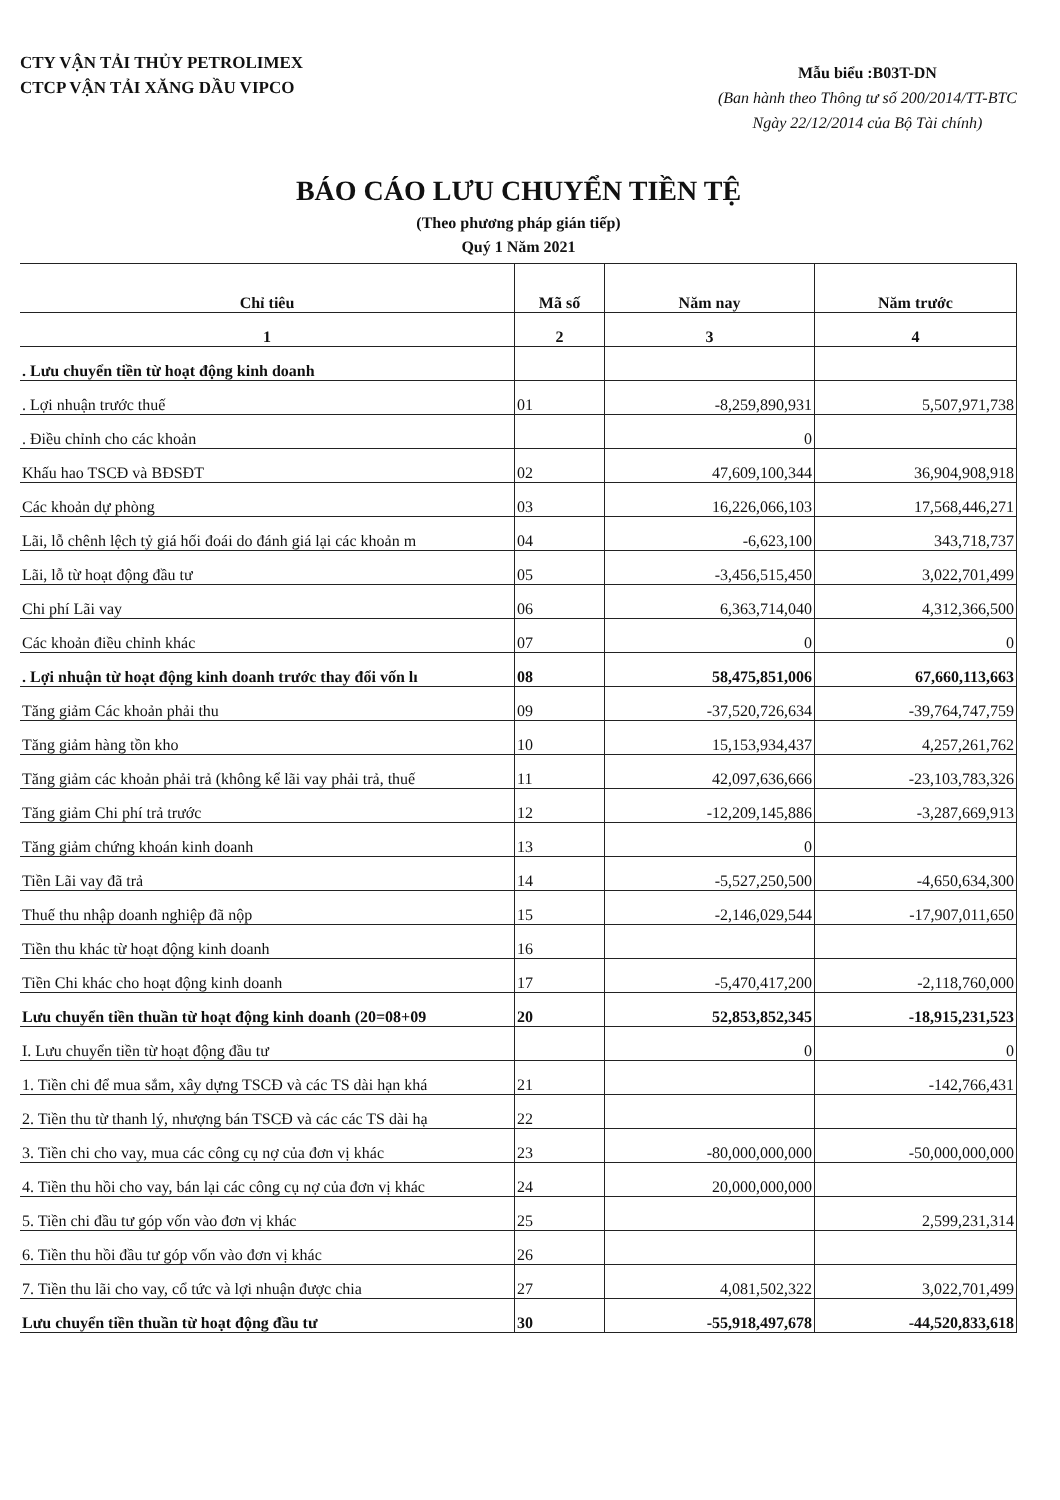CTY VẬN TẢI THỦY PETROLIMEX
CTCP VẬN TẢI XĂNG DẦU VIPCO
Mẫu biểu :B03T-DN
(Ban hành theo Thông tư số 200/2014/TT-BTC
Ngày 22/12/2014 của Bộ Tài chính)
BÁO CÁO LƯU CHUYỂN TIỀN TỆ
(Theo phương pháp gián tiếp)
Quý 1 Năm 2021
| Chỉ tiêu | Mã số | Năm nay | Năm trước |
| --- | --- | --- | --- |
| 1 | 2 | 3 | 4 |
| . Lưu chuyển tiền từ hoạt động kinh doanh | | | |
| . Lợi nhuận trước thuế | 01 | -8,259,890,931 | 5,507,971,738 |
| . Điều chỉnh cho các khoản | | 0 | |
| Khấu hao TSCĐ và BĐSĐT | 02 | 47,609,100,344 | 36,904,908,918 |
| Các khoản dự phòng | 03 | 16,226,066,103 | 17,568,446,271 |
| Lãi, lỗ chênh lệch tỷ giá hối đoái do đánh giá lại các khoản m | 04 | -6,623,100 | 343,718,737 |
| Lãi, lỗ từ hoạt động đầu tư | 05 | -3,456,515,450 | 3,022,701,499 |
| Chi phí Lãi vay | 06 | 6,363,714,040 | 4,312,366,500 |
| Các khoản điều chỉnh khác | 07 | 0 | 0 |
| . Lợi nhuận từ hoạt động kinh doanh trước thay đổi vốn lı | 08 | 58,475,851,006 | 67,660,113,663 |
| Tăng giảm Các khoản phải thu | 09 | -37,520,726,634 | -39,764,747,759 |
| Tăng giảm hàng tồn kho | 10 | 15,153,934,437 | 4,257,261,762 |
| Tăng giảm các khoản phải trả (không kể lãi vay phải trả, thuế | 11 | 42,097,636,666 | -23,103,783,326 |
| Tăng giảm Chi phí trả trước | 12 | -12,209,145,886 | -3,287,669,913 |
| Tăng giảm chứng khoán kinh doanh | 13 | 0 | |
| Tiền Lãi vay đã trả | 14 | -5,527,250,500 | -4,650,634,300 |
| Thuế thu nhập doanh nghiệp đã nộp | 15 | -2,146,029,544 | -17,907,011,650 |
| Tiền thu khác từ hoạt động kinh doanh | 16 | | |
| Tiền Chi khác cho hoạt động kinh doanh | 17 | -5,470,417,200 | -2,118,760,000 |
| Lưu chuyển tiền thuần từ hoạt động kinh doanh (20=08+09 | 20 | 52,853,852,345 | -18,915,231,523 |
| I. Lưu chuyển tiền từ hoạt động đầu tư | | 0 | 0 |
| 1. Tiền chi để mua sắm, xây dựng TSCĐ và các TS dài hạn khá | 21 | | -142,766,431 |
| 2. Tiền thu từ thanh lý, nhượng bán TSCĐ và các các TS dài hạ | 22 | | |
| 3. Tiền chi cho vay, mua các công cụ nợ của đơn vị khác | 23 | -80,000,000,000 | -50,000,000,000 |
| 4. Tiền thu hồi cho vay, bán lại các công cụ nợ của đơn vị khác | 24 | 20,000,000,000 | |
| 5. Tiền chi đầu tư góp vốn vào đơn vị khác | 25 | | 2,599,231,314 |
| 6. Tiền thu hồi đầu tư góp vốn vào đơn vị khác | 26 | | |
| 7. Tiền thu lãi cho vay, cổ tức và lợi nhuận được chia | 27 | 4,081,502,322 | 3,022,701,499 |
| Lưu chuyển tiền thuần từ hoạt động đầu tư | 30 | -55,918,497,678 | -44,520,833,618 |